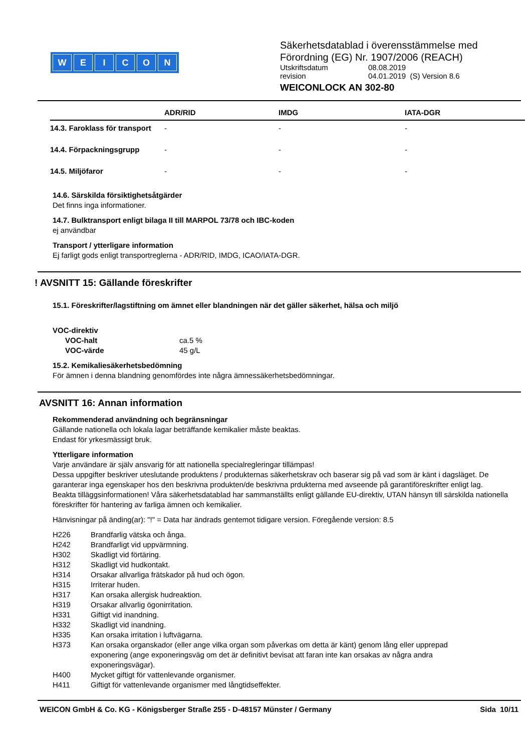WEICON
Säkerhetsdatablad i överensstämmelse med
Förordning (EG) Nr. 1907/2006 (REACH)
| Utskriftsdatum | 08.08.2019 |
| revision | 04.01.2019 (S) Version 8.6 |
WEICONLOCK AN 302-80
| | ADR/RID | IMDG | IATA-DGR |
| --- | --- | --- | --- |
| 14.3. Faroklass för transport | - | - | - |
| 14.4. Förpackningsgrupp | - | - | - |
| 14.5. Miljöfaror | - | - | - |
14.6. Särskilda försiktighetsåtgärder
Det finns inga informationer.
14.7. Bulktransport enligt bilaga II till MARPOL 73/78 och IBC-koden
ej användbar
Transport / ytterligare information
Ej farligt gods enligt transportreglerna - ADR/RID, IMDG, ICAO/IATA-DGR.
! AVSNITT 15: Gällande föreskrifter
15.1. Föreskrifter/lagstiftning om ämnet eller blandningen när det gäller säkerhet, hälsa och miljö
VOC-direktiv
| VOC-halt | ca.5 % |
| VOC-värde | 45 g/L |
15.2. Kemikaliesäkerhetsbedömning
För ämnen i denna blandning genomfördes inte några ämnessäkerhetsbedömningar.
AVSNITT 16: Annan information
Rekommenderad användning och begränsningar
Gällande nationella och lokala lagar beträffande kemikalier måste beaktas.
Endast för yrkesmässigt bruk.
Ytterligare information
Varje användare är själv ansvarig för att nationella specialregleringar tillämpas!
Dessa uppgifter beskriver uteslutande produktens / produkternas säkerhetskrav och baserar sig på vad som är känt i dagsläget. De garanterar inga egenskaper hos den beskrivna produkten/de beskrivna prdukterna med avseende på garantiföreskrifter enligt lag.
Beakta tilläggsinformationen! Våra säkerhetsdatablad har sammanställts enligt gällande EU-direktiv, UTAN hänsyn till särskilda nationella föreskrifter för hantering av farliga ämnen och kemikalier.
Hänvisningar på änding(ar): "!" = Data har ändrads gentemot tidigare version. Föregående version: 8.5
| H226 | Brandfarlig vätska och ånga. |
| H242 | Brandfarligt vid uppvärmning. |
| H302 | Skadligt vid förtäring. |
| H312 | Skadligt vid hudkontakt. |
| H314 | Orsakar allvarliga frätskador på hud och ögon. |
| H315 | Irriterar huden. |
| H317 | Kan orsaka allergisk hudreaktion. |
| H319 | Orsakar allvarlig ögonirritation. |
| H331 | Giftigt vid inandning. |
| H332 | Skadligt vid inandning. |
| H335 | Kan orsaka irritation i luftvägarna. |
| H373 | Kan orsaka organskador (eller ange vilka organ som påverkas om detta är känt) genom lång eller upprepad exponering (ange exponeringsväg om det är definitivt bevisat att faran inte kan orsakas av några andra exponeringsvägar). |
| H400 | Mycket giftigt för vattenlevande organismer. |
| H411 | Giftigt för vattenlevande organismer med långtidseffekter. |
WEICON GmbH & Co. KG - Königsberger Straße 255 - D-48157 Münster / Germany Sida 10/11